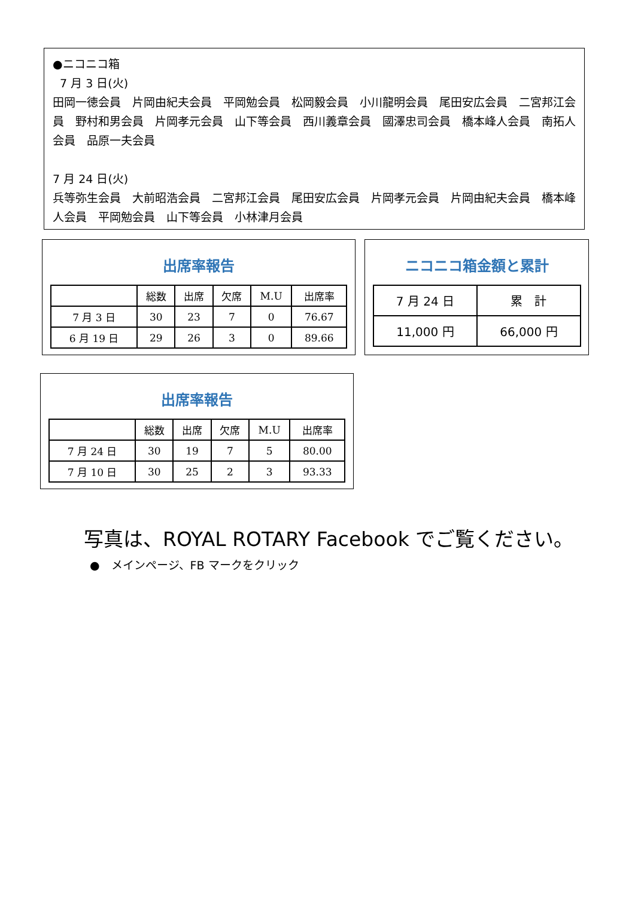●ニコニコ箱
7 月 3 日(火)
田岡一徳会員　片岡由紀夫会員　平岡勉会員　松岡毅会員　小川龍明会員　尾田安広会員　二宮邦江会員　野村和男会員　片岡孝元会員　山下等会員　西川義章会員　國澤忠司会員　橋本峰人会員　南拓人会員　品原一夫会員
7 月 24 日(火)
兵等弥生会員　大前昭浩会員　二宮邦江会員　尾田安広会員　片岡孝元会員　片岡由紀夫会員　橋本峰人会員　平岡勉会員　山下等会員　小林津月会員
出席率報告
| | 総数 | 出席 | 欠席 | M.U | 出席率 |
| --- | --- | --- | --- | --- | --- |
| 7 月 3 日 | 30 | 23 | 7 | 0 | 76.67 |
| 6 月 19 日 | 29 | 26 | 3 | 0 | 89.66 |
ニコニコ箱金額と累計
| 7 月 24 日 | 累 計 |
| 11,000 円 | 66,000 円 |
出席率報告
| | 総数 | 出席 | 欠席 | M.U | 出席率 |
| --- | --- | --- | --- | --- | --- |
| 7 月 24 日 | 30 | 19 | 7 | 5 | 80.00 |
| 7 月 10 日 | 30 | 25 | 2 | 3 | 93.33 |
写真は、ROYAL ROTARY Facebook でご覧ください。
●　メインページ、FB マークをクリック